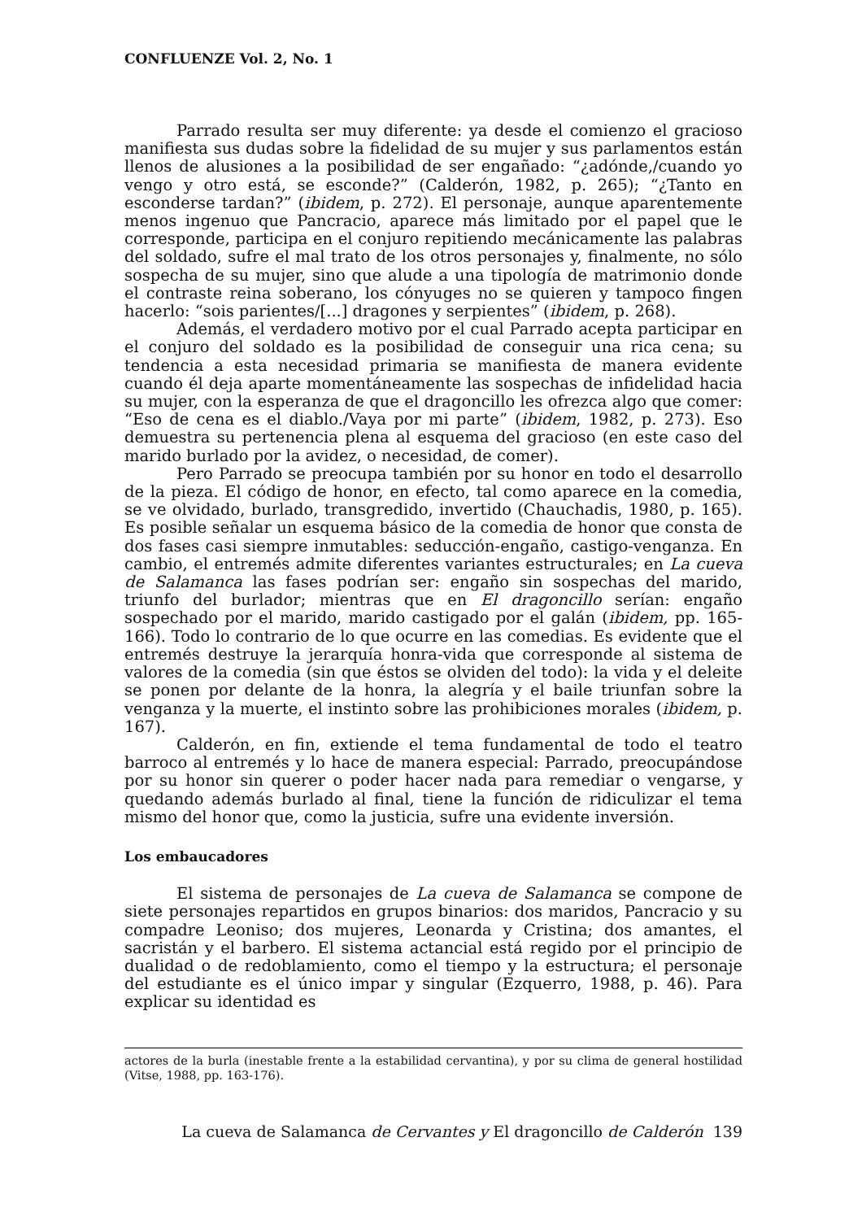CONFLUENZE Vol. 2, No. 1
Parrado resulta ser muy diferente: ya desde el comienzo el gracioso manifiesta sus dudas sobre la fidelidad de su mujer y sus parlamentos están llenos de alusiones a la posibilidad de ser engañado: “¿adónde,/cuando yo vengo y otro está, se esconde?” (Calderón, 1982, p. 265); “¿Tanto en esconderse tardan?” (ibidem, p. 272). El personaje, aunque aparentemente menos ingenuo que Pancracio, aparece más limitado por el papel que le corresponde, participa en el conjuro repitiendo mecánicamente las palabras del soldado, sufre el mal trato de los otros personajes y, finalmente, no sólo sospecha de su mujer, sino que alude a una tipología de matrimonio donde el contraste reina soberano, los cónyuges no se quieren y tampoco fingen hacerlo: “sois parientes/[...] dragones y serpientes” (ibidem, p. 268).
Además, el verdadero motivo por el cual Parrado acepta participar en el conjuro del soldado es la posibilidad de conseguir una rica cena; su tendencia a esta necesidad primaria se manifiesta de manera evidente cuando él deja aparte momentáneamente las sospechas de infidelidad hacia su mujer, con la esperanza de que el dragoncillo les ofrezca algo que comer: “Eso de cena es el diablo./Vaya por mi parte” (ibidem, 1982, p. 273). Eso demuestra su pertenencia plena al esquema del gracioso (en este caso del marido burlado por la avidez, o necesidad, de comer).
Pero Parrado se preocupa también por su honor en todo el desarrollo de la pieza. El código de honor, en efecto, tal como aparece en la comedia, se ve olvidado, burlado, transgredido, invertido (Chauchadis, 1980, p. 165). Es posible señalar un esquema básico de la comedia de honor que consta de dos fases casi siempre inmutables: seducción-engaño, castigo-venganza. En cambio, el entremés admite diferentes variantes estructurales; en La cueva de Salamanca las fases podrían ser: engaño sin sospechas del marido, triunfo del burlador; mientras que en El dragoncillo serían: engaño sospechado por el marido, marido castigado por el galán (ibidem, pp. 165-166). Todo lo contrario de lo que ocurre en las comedias. Es evidente que el entremés destruye la jerarquía honra-vida que corresponde al sistema de valores de la comedia (sin que éstos se olviden del todo): la vida y el deleite se ponen por delante de la honra, la alegría y el baile triunfan sobre la venganza y la muerte, el instinto sobre las prohibiciones morales (ibidem, p. 167).
Calderón, en fin, extiende el tema fundamental de todo el teatro barroco al entremés y lo hace de manera especial: Parrado, preocupándose por su honor sin querer o poder hacer nada para remediar o vengarse, y quedando además burlado al final, tiene la función de ridiculizar el tema mismo del honor que, como la justicia, sufre una evidente inversión.
Los embaucadores
El sistema de personajes de La cueva de Salamanca se compone de siete personajes repartidos en grupos binarios: dos maridos, Pancracio y su compadre Leoniso; dos mujeres, Leonarda y Cristina; dos amantes, el sacristán y el barbero. El sistema actancial está regido por el principio de dualidad o de redoblamiento, como el tiempo y la estructura; el personaje del estudiante es el único impar y singular (Ezquerro, 1988, p. 46). Para explicar su identidad es
actores de la burla (inestable frente a la estabilidad cervantina), y por su clima de general hostilidad (Vitse, 1988, pp. 163-176).
La cueva de Salamanca de Cervantes y El dragoncillo de Calderón 139